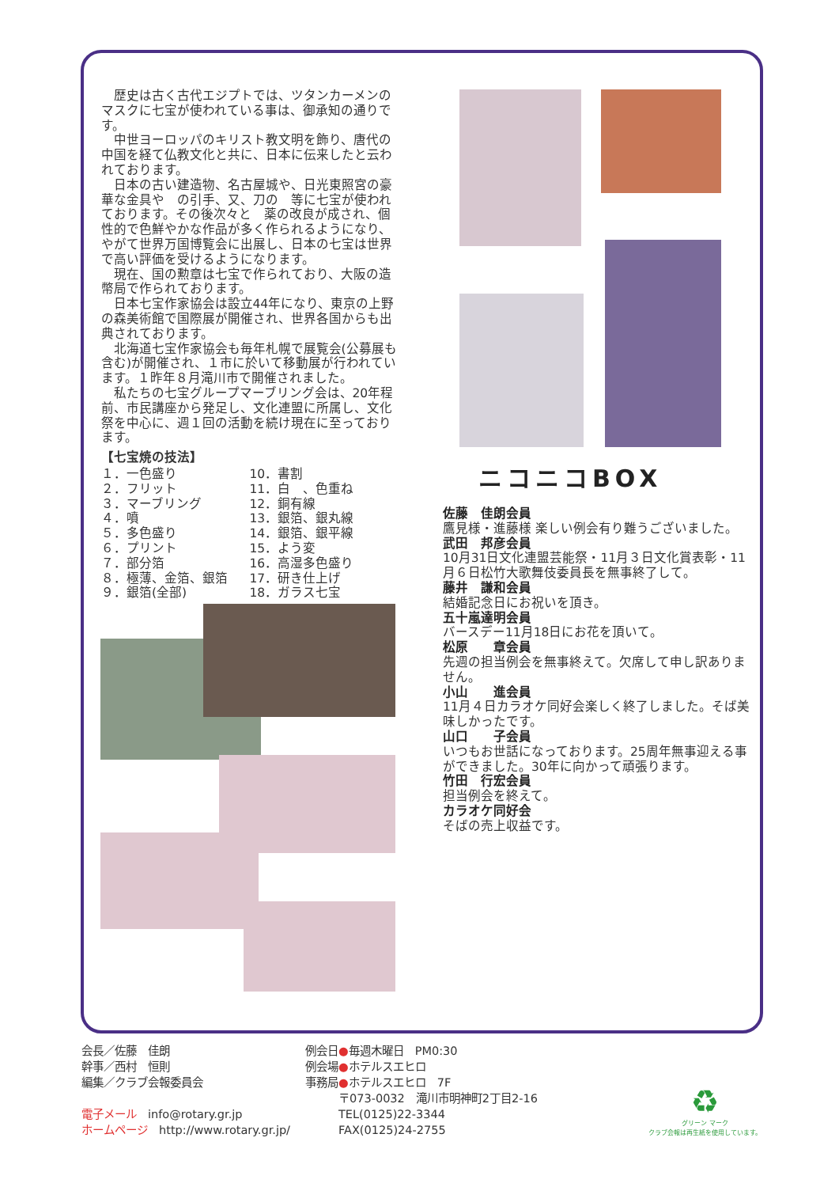歴史は古く古代エジプトでは、ツタンカーメンのマスクに七宝が使われている事は、御承知の通りです。
中世ヨーロッパのキリスト教文明を飾り、唐代の中国を経て仏教文化と共に、日本に伝来したと云われております。
日本の古い建造物、名古屋城や、日光東照宮の豪華な金具や　の引手、又、刀の　等に七宝が使われております。その後次々と　薬の改良が成され、個性的で色鮮やかな作品が多く作られるようになり、やがて世界万国博覧会に出展し、日本の七宝は世界で高い評価を受けるようになります。
現在、国の勲章は七宝で作られており、大阪の造幣局で作られております。
日本七宝作家協会は設立44年になり、東京の上野の森美術館で国際展が開催され、世界各国からも出典されております。
北海道七宝作家協会も毎年札幌で展覧会(公募展も含む)が開催され、１市に於いて移動展が行われています。１昨年８月滝川市で開催されました。
私たちの七宝グループマーブリング会は、20年程前、市民講座から発足し、文化連盟に所属し、文化祭を中心に、週１回の活動を続け現在に至っております。
【七宝焼の技法】
１．一色盛り
２．フリット
３．マーブリング
４．噴
５．多色盛り
６．プリント
７．部分箔
８．極薄、金箔、銀箔
９．銀箔(全部)
10．書割
11．白　、色重ね
12．銅有線
13．銀箔、銀丸線
14．銀箔、銀平線
15．よう変
16．高湿多色盛り
17．研き仕上げ
18．ガラス七宝
ニコニコBOX
佐藤　佳朗会員
鷹見様・進藤様 楽しい例会有り難うございました。
武田　邦彦会員
10月31日文化連盟芸能祭・11月３日文化賞表彰・11月６日松竹大歌舞伎委員長を無事終了して。
藤井　謙和会員
結婚記念日にお祝いを頂き。
五十嵐達明会員
バースデー11月18日にお花を頂いて。
松原　　章会員
先週の担当例会を無事終えて。欠席して申し訳ありません。
小山　　進会員
11月４日カラオケ同好会楽しく終了しました。そば美味しかったです。
山口　　子会員
いつもお世話になっております。25周年無事迎える事ができました。30年に向かって頑張ります。
竹田　行宏会員
担当例会を終えて。
カラオケ同好会
そばの売上収益です。
会長／佐藤　佳朗
幹事／西村　恒則
編集／クラブ会報委員会
電子メール　info@rotary.gr.jp
ホームページ　http://www.rotary.gr.jp/
例会日●毎週木曜日　PM0:30
例会場●ホテルスエヒロ
事務局●ホテルスエヒロ　7F
　　　〒073-0032　滝川市明神町2丁目2-16
　　　TEL(0125)22-3344
　　　FAX(0125)24-2755
♻
グリーン マーク
クラブ会報は再生紙を使用しています。